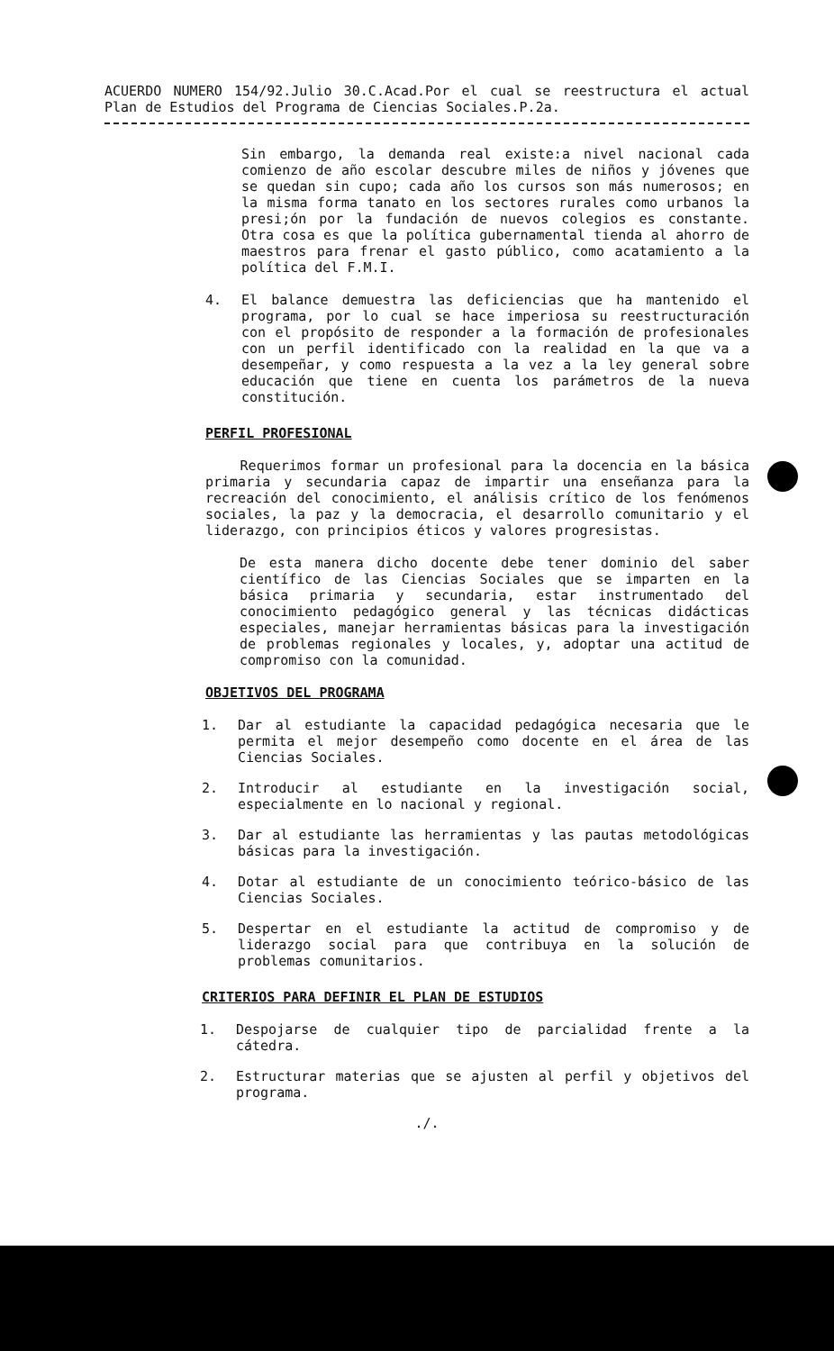ACUERDO NUMERO 154/92.Julio 30.C.Acad.Por el cual se reestructura el actual Plan de Estudios del Programa de Ciencias Sociales.P.2a.
Sin embargo, la demanda real existe:a nivel nacional cada comienzo de año escolar descubre miles de niños y jóvenes que se quedan sin cupo; cada año los cursos son más numerosos; en la misma forma tanato en los sectores rurales como urbanos la presi;ón por la fundación de nuevos colegios es constante. Otra cosa es que la política gubernamental tienda al ahorro de maestros para frenar el gasto público, como acatamiento a la política del F.M.I.
4. El balance demuestra las deficiencias que ha mantenido el programa, por lo cual se hace imperiosa su reestructuración con el propósito de responder a la formación de profesionales con un perfil identificado con la realidad en la que va a desempeñar, y como respuesta a la vez a la ley general sobre educación que tiene en cuenta los parámetros de la nueva constitución.
PERFIL PROFESIONAL
Requerimos formar un profesional para la docencia en la básica primaria y secundaria capaz de impartir una enseñanza para la recreación del conocimiento, el análisis crítico de los fenómenos sociales, la paz y la democracia, el desarrollo comunitario y el liderazgo, con principios éticos y valores progresistas.
De esta manera dicho docente debe tener dominio del saber científico de las Ciencias Sociales que se imparten en la básica primaria y secundaria, estar instrumentado del conocimiento pedagógico general y las técnicas didácticas especiales, manejar herramientas básicas para la investigación de problemas regionales y locales, y, adoptar una actitud de compromiso con la comunidad.
OBJETIVOS DEL PROGRAMA
1. Dar al estudiante la capacidad pedagógica necesaria que le permita el mejor desempeño como docente en el área de las Ciencias Sociales.
2. Introducir al estudiante en la investigación social, especialmente en lo nacional y regional.
3. Dar al estudiante las herramientas y las pautas metodológicas básicas para la investigación.
4. Dotar al estudiante de un conocimiento teórico-básico de las Ciencias Sociales.
5. Despertar en el estudiante la actitud de compromiso y de liderazgo social para que contribuya en la solución de problemas comunitarios.
CRITERIOS PARA DEFINIR EL PLAN DE ESTUDIOS
1. Despojarse de cualquier tipo de parcialidad frente a la cátedra.
2. Estructurar materias que se ajusten al perfil y objetivos del programa.
./.